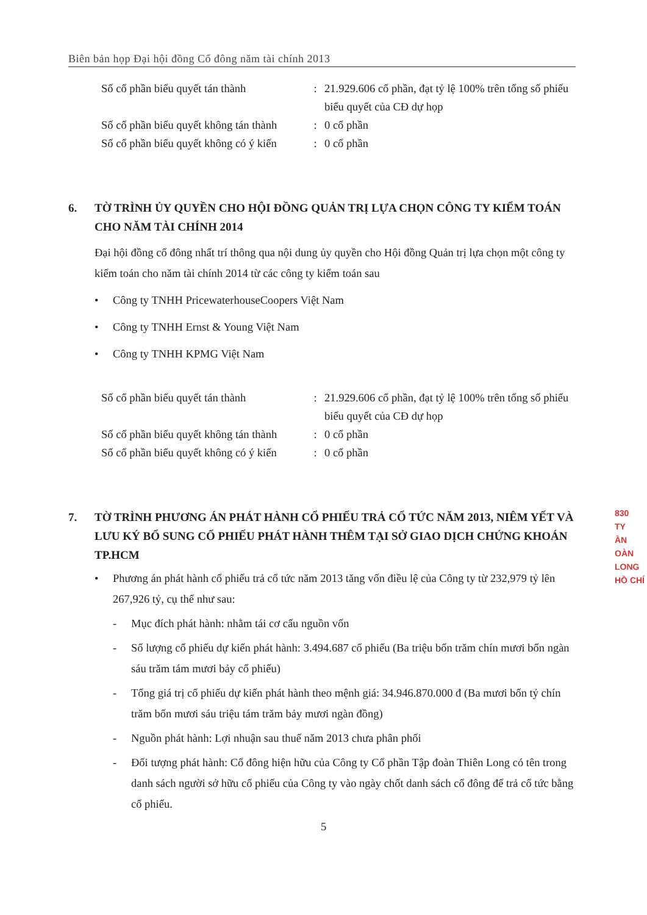Biên bản họp Đại hội đồng Cổ đông năm tài chính 2013
| Số cổ phần biểu quyết tán thành | : | 21.929.606 cổ phần, đạt tỷ lệ 100% trên tổng số phiếu biểu quyết của CĐ dự họp |
| Số cổ phần biểu quyết không tán thành | : | 0 cổ phần |
| Số cổ phần biểu quyết không có ý kiến | : | 0 cổ phần |
6. TỜ TRÌNH ỦY QUYỀN CHO HỘI ĐỒNG QUẢN TRỊ LỰA CHỌN CÔNG TY KIỂM TOÁN CHO NĂM TÀI CHÍNH 2014
Đại hội đồng cổ đông nhất trí thông qua nội dung ủy quyền cho Hội đồng Quản trị lựa chọn một công ty kiểm toán cho năm tài chính 2014 từ các công ty kiểm toán sau
• Công ty TNHH PricewaterhouseCoopers Việt Nam
• Công ty TNHH Ernst & Young Việt Nam
• Công ty TNHH KPMG Việt Nam
| Số cổ phần biểu quyết tán thành | : | 21.929.606 cổ phần, đạt tỷ lệ 100% trên tổng số phiếu biểu quyết của CĐ dự họp |
| Số cổ phần biểu quyết không tán thành | : | 0 cổ phần |
| Số cổ phần biểu quyết không có ý kiến | : | 0 cổ phần |
7. TỜ TRÌNH PHƯƠNG ÁN PHÁT HÀNH CỔ PHIẾU TRẢ CỔ TỨC NĂM 2013, NIÊM YẾT VÀ LƯU KÝ BỔ SUNG CỔ PHIẾU PHÁT HÀNH THÊM TẠI SỞ GIAO DỊCH CHỨNG KHOÁN TP.HCM
• Phương án phát hành cổ phiếu trả cổ tức năm 2013 tăng vốn điều lệ của Công ty từ 232,979 tỷ lên 267,926 tỷ, cụ thể như sau:
- Mục đích phát hành: nhằm tái cơ cấu nguồn vốn
- Số lượng cổ phiếu dự kiến phát hành: 3.494.687 cổ phiếu (Ba triệu bốn trăm chín mươi bốn ngàn sáu trăm tám mươi bảy cổ phiếu)
- Tổng giá trị cổ phiếu dự kiến phát hành theo mệnh giá: 34.946.870.000 đ (Ba mươi bốn tỷ chín trăm bốn mươi sáu triệu tám trăm bảy mươi ngàn đồng)
- Nguồn phát hành: Lợi nhuận sau thuế năm 2013 chưa phân phối
- Đối tượng phát hành: Cổ đông hiện hữu của Công ty Cổ phần Tập đoàn Thiên Long có tên trong danh sách người sở hữu cổ phiếu của Công ty vào ngày chốt danh sách cổ đông để trả cổ tức bằng cổ phiếu.
830
TY
ẦN
OÀN
LONG
HỒ CHÍ
5